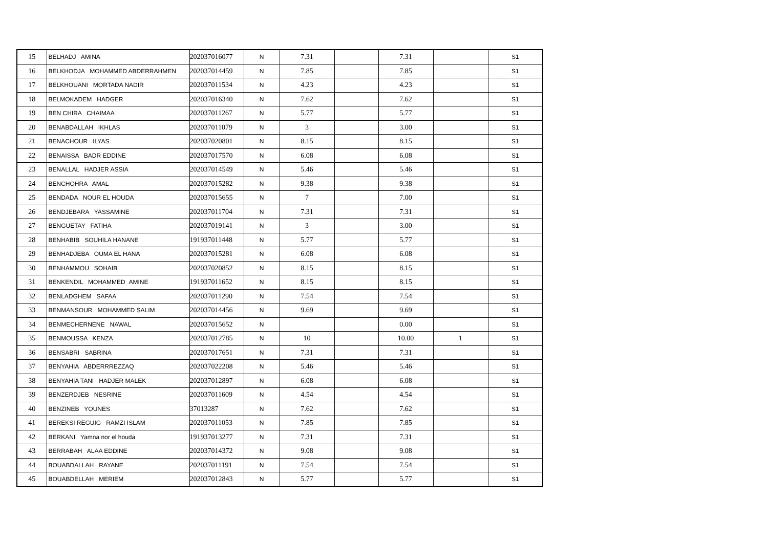| 15 | BELHADJ AMINA | 202037016077 | N | 7.31 | | 7.31 | | S1 |
| 16 | BELKHODJA MOHAMMED ABDERRAHMEN | 202037014459 | N | 7.85 | | 7.85 | | S1 |
| 17 | BELKHOUANI MORTADA NADIR | 202037011534 | N | 4.23 | | 4.23 | | S1 |
| 18 | BELMOKADEM HADGER | 202037016340 | N | 7.62 | | 7.62 | | S1 |
| 19 | BEN CHIRA CHAIMAA | 202037011267 | N | 5.77 | | 5.77 | | S1 |
| 20 | BENABDALLAH IKHLAS | 202037011079 | N | 3 | | 3.00 | | S1 |
| 21 | BENACHOUR ILYAS | 202037020801 | N | 8.15 | | 8.15 | | S1 |
| 22 | BENAISSA BADR EDDINE | 202037017570 | N | 6.08 | | 6.08 | | S1 |
| 23 | BENALLAL HADJER ASSIA | 202037014549 | N | 5.46 | | 5.46 | | S1 |
| 24 | BENCHOHRA AMAL | 202037015282 | N | 9.38 | | 9.38 | | S1 |
| 25 | BENDADA NOUR EL HOUDA | 202037015655 | N | 7 | | 7.00 | | S1 |
| 26 | BENDJEBARA YASSAMINE | 202037011704 | N | 7.31 | | 7.31 | | S1 |
| 27 | BENGUETAY FATIHA | 202037019141 | N | 3 | | 3.00 | | S1 |
| 28 | BENHABIB SOUHILA HANANE | 191937011448 | N | 5.77 | | 5.77 | | S1 |
| 29 | BENHADJEBA OUMA EL HANA | 202037015281 | N | 6.08 | | 6.08 | | S1 |
| 30 | BENHAMMOU SOHAIB | 202037020852 | N | 8.15 | | 8.15 | | S1 |
| 31 | BENKENDIL MOHAMMED AMINE | 191937011652 | N | 8.15 | | 8.15 | | S1 |
| 32 | BENLADGHEM SAFAA | 202037011290 | N | 7.54 | | 7.54 | | S1 |
| 33 | BENMANSOUR MOHAMMED SALIM | 202037014456 | N | 9.69 | | 9.69 | | S1 |
| 34 | BENMECHERNENE NAWAL | 202037015652 | N | | | 0.00 | | S1 |
| 35 | BENMOUSSA KENZA | 202037012785 | N | 10 | | 10.00 | 1 | S1 |
| 36 | BENSABRI SABRINA | 202037017651 | N | 7.31 | | 7.31 | | S1 |
| 37 | BENYAHIA ABDERRREZZAQ | 202037022208 | N | 5.46 | | 5.46 | | S1 |
| 38 | BENYAHIA TANI HADJER MALEK | 202037012897 | N | 6.08 | | 6.08 | | S1 |
| 39 | BENZERDJEB NESRINE | 202037011609 | N | 4.54 | | 4.54 | | S1 |
| 40 | BENZINEB YOUNES | 37013287 | N | 7.62 | | 7.62 | | S1 |
| 41 | BEREKSI REGUIG RAMZI ISLAM | 202037011053 | N | 7.85 | | 7.85 | | S1 |
| 42 | BERKANI Yamna nor el houda | 191937013277 | N | 7.31 | | 7.31 | | S1 |
| 43 | BERRABAH ALAA EDDINE | 202037014372 | N | 9.08 | | 9.08 | | S1 |
| 44 | BOUABDALLAH RAYANE | 202037011191 | N | 7.54 | | 7.54 | | S1 |
| 45 | BOUABDELLAH MERIEM | 202037012843 | N | 5.77 | | 5.77 | | S1 |